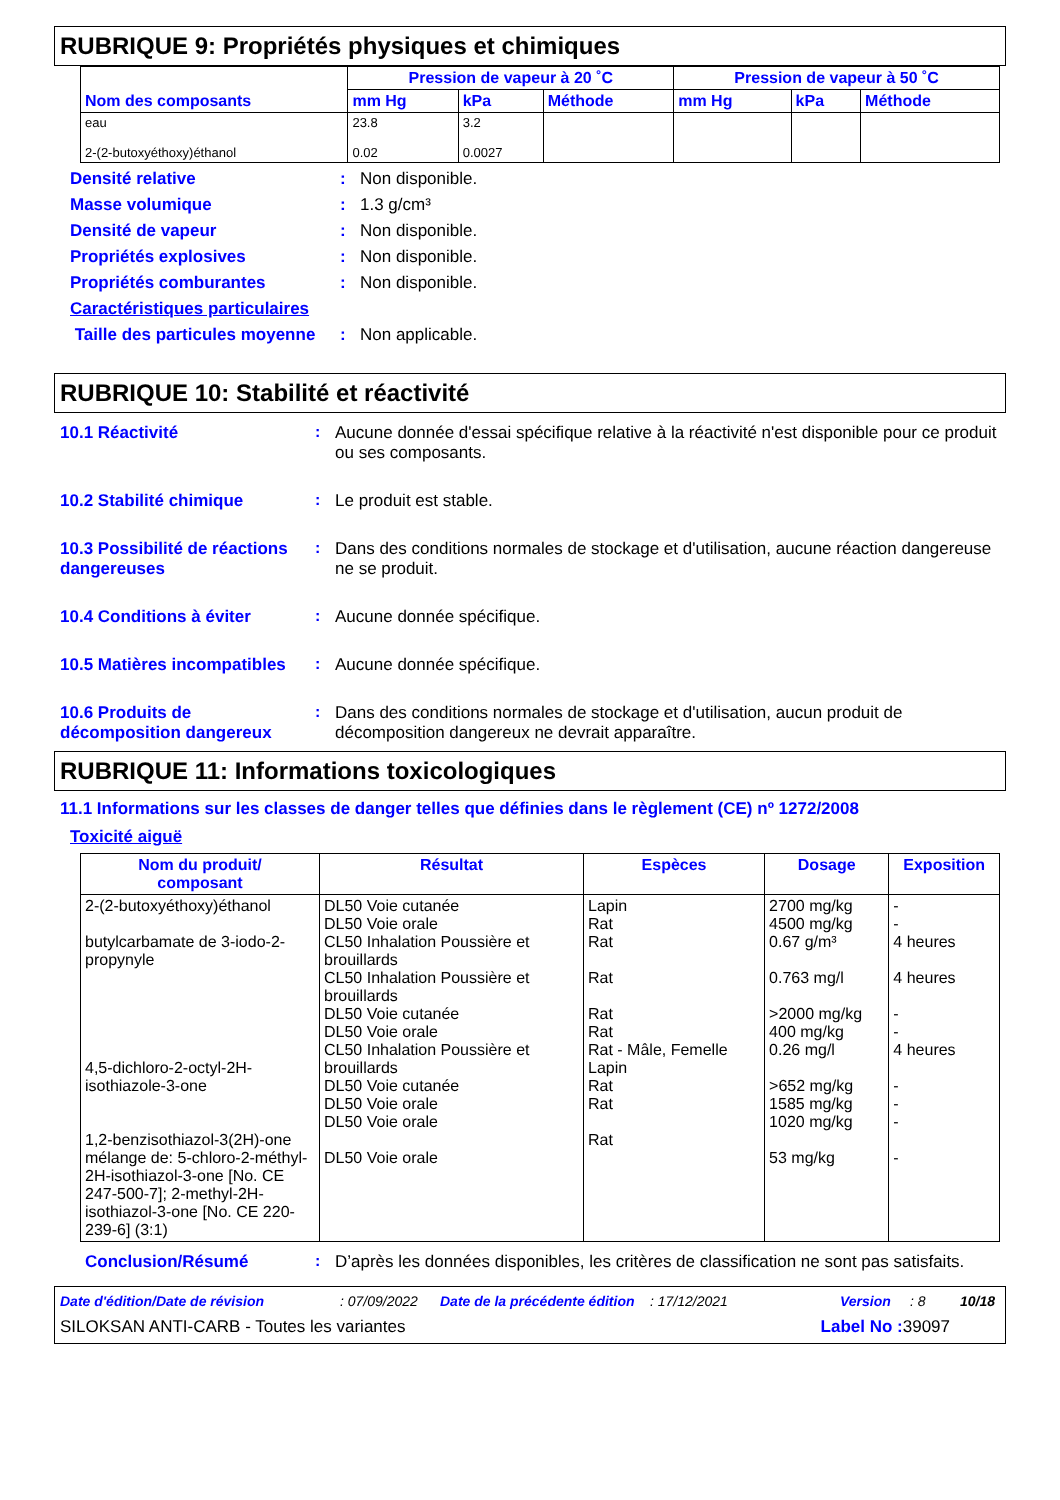RUBRIQUE 9: Propriétés physiques et chimiques
| Nom des composants | Pression de vapeur à 20 ˚C | | | Pression de vapeur à 50 ˚C | | |
| --- | --- | --- | --- | --- | --- | --- |
| | mm Hg | kPa | Méthode | mm Hg | kPa | Méthode |
| eau 2-(2-butoxyéthoxy)éthanol | 23.8 0.02 | 3.2 0.0027 | | | | |
Densité relative: Non disponible.
Masse volumique: 1.3 g/cm³
Densité de vapeur: Non disponible.
Propriétés explosives: Non disponible.
Propriétés comburantes: Non disponible.
Caractéristiques particulaires
Taille des particules moyenne: Non applicable.
RUBRIQUE 10: Stabilité et réactivité
10.1 Réactivité: Aucune donnée d'essai spécifique relative à la réactivité n'est disponible pour ce produit ou ses composants.
10.2 Stabilité chimique: Le produit est stable.
10.3 Possibilité de réactions dangereuses: Dans des conditions normales de stockage et d'utilisation, aucune réaction dangereuse ne se produit.
10.4 Conditions à éviter: Aucune donnée spécifique.
10.5 Matières incompatibles: Aucune donnée spécifique.
10.6 Produits de décomposition dangereux: Dans des conditions normales de stockage et d'utilisation, aucun produit de décomposition dangereux ne devrait apparaître.
RUBRIQUE 11: Informations toxicologiques
11.1 Informations sur les classes de danger telles que définies dans le règlement (CE) nº 1272/2008
Toxicité aiguë
| Nom du produit/ composant | Résultat | Espèces | Dosage | Exposition |
| --- | --- | --- | --- | --- |
| 2-(2-butoxyéthoxy)éthanol butylcarbamate de 3-iodo-2-propynyle 4,5-dichloro-2-octyl-2H-isothiazole-3-one 1,2-benzisothiazol-3(2H)-one mélange de: 5-chloro-2-méthyl-2H-isothiazol-3-one [No. CE 247-500-7]; 2-methyl-2H-isothiazol-3-one [No. CE 220-239-6] (3:1) | DL50 Voie cutanée DL50 Voie orale CL50 Inhalation Poussière et brouillards CL50 Inhalation Poussière et brouillards DL50 Voie cutanée DL50 Voie orale CL50 Inhalation Poussière et brouillards DL50 Voie cutanée DL50 Voie orale DL50 Voie orale DL50 Voie orale | Lapin Rat Rat Rat Rat Rat Rat - Mâle, Femelle Lapin Rat Rat Rat | 2700 mg/kg 4500 mg/kg 0.67 g/m³ 0.763 mg/l >2000 mg/kg 400 mg/kg 0.26 mg/l >652 mg/kg 1585 mg/kg 1020 mg/kg 53 mg/kg | - - 4 heures 4 heures - - 4 heures - - - - |
Conclusion/Résumé: D’après les données disponibles, les critères de classification ne sont pas satisfaits.
Date d'édition/Date de révision: 07/09/2022 Date de la précédente édition: 17/12/2021 Version: 8 10/18
SILOKSAN ANTI-CARB - Toutes les variantes Label No : 39097